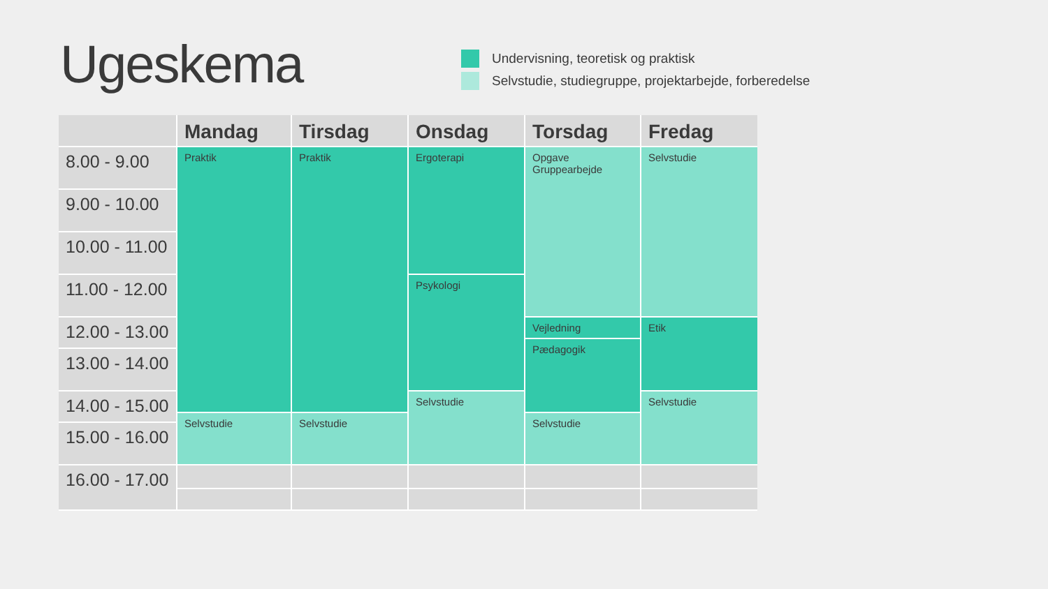Ugeskema
Undervisning, teoretisk og praktisk
Selvstudie, studiegruppe, projektarbejde, forberedelse
Mandag
Tirsdag
Onsdag
Torsdag
Fredag
8.00 - 9.00
9.00 - 10.00
10.00 - 11.00
11.00 - 12.00
12.00 - 13.00
13.00 - 14.00
14.00 - 15.00
15.00 - 16.00
16.00 - 17.00
Praktik
Selvstudie
Praktik
Selvstudie
Ergoterapi
Psykologi
Selvstudie
Opgave
Gruppearbejde
Vejledning
Pædagogik
Selvstudie
Selvstudie
Etik
Selvstudie